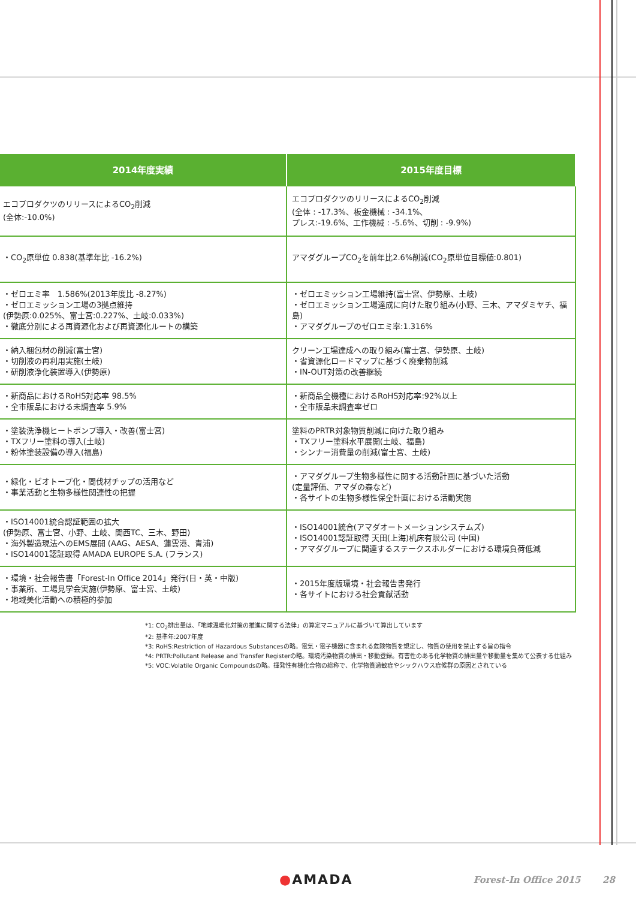| 2014年度実績 | 2015年度目標 |
| --- | --- |
| エコプロダクツのリリースによるCO<sub>2</sub>削減 (全体:-10.0%) | エコプロダクツのリリースによるCO<sub>2</sub>削減 (全体 : -17.3%、板金機械 : -34.1%、 プレス:-19.6%、工作機械 : -5.6%、切削 : -9.9%) |
| ・CO<sub>2</sub>原単位 0.838(基準年比 -16.2%) | アマダグループCO<sub>2</sub>を前年比2.6%削減(CO<sub>2</sub>原単位目標値:0.801) |
| ・ゼロエミ率 1.586%(2013年度比 -8.27%) ・ゼロエミッション工場の3拠点維持 (伊勢原:0.025%、富士宮:0.227%、土岐:0.033%) ・徹底分別による再資源化および再資源化ルートの構築 | ・ゼロエミッション工場維持(富士宮、伊勢原、土岐) ・ゼロエミッション工場達成に向けた取り組み(小野、三木、アマダミヤチ、福島) ・アマダグループのゼロエミ率:1.316% |
| ・納入梱包材の削減(富士宮) ・切削液の再利用実施(土岐) ・研削液浄化装置導入(伊勢原) | クリーン工場達成への取り組み(富士宮、伊勢原、土岐) ・省資源化ロードマップに基づく廃棄物削減 ・IN-OUT対策の改善継続 |
| ・新商品におけるRoHS対応率 98.5% ・全市販品における未調査率 5.9% | ・新商品全機種におけるRoHS対応率:92%以上 ・全市販品未調査率ゼロ |
| ・塗装洗浄機ヒートポンプ導入・改善(富士宮) ・TXフリー塗料の導入(土岐) ・粉体塗装設備の導入(福島) | 塗料のPRTR対象物質削減に向けた取り組み ・TXフリー塗料水平展開(土岐、福島) ・シンナー消費量の削減(富士宮、土岐) |
| ・緑化・ビオトープ化・間伐材チップの活用など ・事業活動と生物多様性関連性の把握 | ・アマダグループ生物多様性に関する活動計画に基づいた活動 (定量評価、アマダの森など) ・各サイトの生物多様性保全計画における活動実施 |
| ・ISO14001統合認証範囲の拡大 (伊勢原、富士宮、小野、土岐、関西TC、三木、野田) ・海外製造現法へのEMS展開 (AAG、AESA、蓮雲港、青浦) ・ISO14001認証取得 AMADA EUROPE S.A. (フランス) | ・ISO14001統合(アマダオートメーションシステムズ) ・ISO14001認証取得 天田(上海)机床有限公司 (中国) ・アマダグループに関連するステークスホルダーにおける環境負荷低減 |
| ・環境・社会報告書「Forest-In Office 2014」発行(日・英・中版) ・事業所、工場見学会実施(伊勢原、富士宮、土岐) ・地域美化活動への積極的参加 | ・2015年度版環境・社会報告書発行 ・各サイトにおける社会貢献活動 |
*1: CO<sub>2</sub>排出量は、「地球温暖化対策の推進に関する法律」の算定マニュアルに基づいて算出しています
*2: 基準年:2007年度
*3: RoHS:Restriction of Hazardous Substancesの略。電気・電子機器に含まれる危険物質を規定し、物質の使用を禁止する旨の指令
*4: PRTR:Pollutant Release and Transfer Registerの略。環境汚染物質の排出・移動登録。有害性のある化学物質の排出量や移動量を集めて公表する仕組み
*5: VOC:Volatile Organic Compoundsの略。揮発性有機化合物の総称で、化学物質過敏症やシックハウス症候群の原因とされている
●AMADA Forest-In Office 2015 28